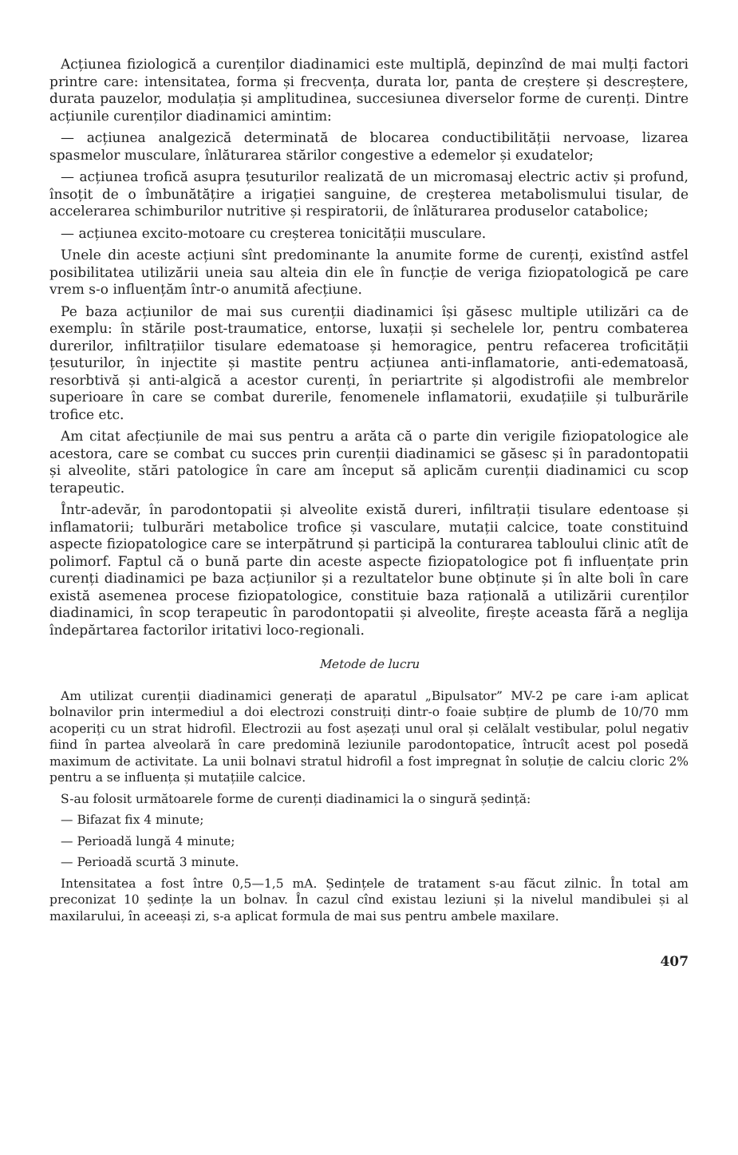Acțiunea fiziologică a curenților diadinamici este multiplă, depinzînd de mai mulți factori printre care: intensitatea, forma și frecvența, durata lor, panta de creștere și descreștere, durata pauzelor, modulația și amplitudinea, succesiunea diverselor forme de curenți. Dintre acțiunile curenților diadinamici amintim:
— acțiunea analgezică determinată de blocarea conductibilității nervoase, lizarea spasmelor musculare, înlăturarea stărilor congestive a edemelor și exudatelor;
— acțiunea trofică asupra țesuturilor realizată de un micromasaj electric activ și profund, însoțit de o îmbunătățire a irigației sanguine, de creșterea metabolismului tisular, de accelerarea schimburilor nutritive și respiratorii, de înlăturarea produselor catabolice;
— acțiunea excito-motoare cu creșterea tonicității musculare.
Unele din aceste acțiuni sînt predominante la anumite forme de curenți, existînd astfel posibilitatea utilizării uneia sau alteia din ele în funcție de veriga fiziopatologică pe care vrem s-o influențăm într-o anumită afecțiune.
Pe baza acțiunilor de mai sus curenții diadinamici își găsesc multiple utilizări ca de exemplu: în stările post-traumatice, entorse, luxații și sechelele lor, pentru combaterea durerilor, infiltrațiilor tisulare edematoase și hemoragice, pentru refacerea troficității țesuturilor, în injectite și mastite pentru acțiunea anti-inflamatorie, anti-edematoasă, resorbtivă și anti-algică a acestor curenți, în periartrite și algodistrofii ale membrelor superioare în care se combat durerile, fenomenele inflamatorii, exudațiile și tulburările trofice etc.
Am citat afecțiunile de mai sus pentru a arăta că o parte din verigile fiziopatologice ale acestora, care se combat cu succes prin curenții diadinamici se găsesc și în paradontopatii și alveolite, stări patologice în care am început să aplicăm curenții diadinamici cu scop terapeutic.
Într-adevăr, în parodontopatii și alveolite există dureri, infiltrații tisulare edentoase și inflamatorii; tulburări metabolice trofice și vasculare, mutații calcice, toate constituind aspecte fiziopatologice care se interpătrund și participă la conturarea tabloului clinic atît de polimorf. Faptul că o bună parte din aceste aspecte fiziopatologice pot fi influențate prin curenți diadinamici pe baza acțiunilor și a rezultatelor bune obținute și în alte boli în care există asemenea procese fiziopatologice, constituie baza rațională a utilizării curenților diadinamici, în scop terapeutic în parodontopatii și alveolite, firește aceasta fără a neglija îndepărtarea factorilor iritativi loco-regionali.
Metode de lucru
Am utilizat curenții diadinamici generați de aparatul „Bipulsator” MV-2 pe care i-am aplicat bolnavilor prin intermediul a doi electrozi construiți dintr-o foaie subțire de plumb de 10/70 mm acoperiți cu un strat hidrofil. Electrozii au fost așezați unul oral și celălalt vestibular, polul negativ fiind în partea alveolară în care predomină leziunile parodontopatice, întrucît acest pol posedă maximum de activitate. La unii bolnavi stratul hidrofil a fost impregnat în soluție de calciu cloric 2% pentru a se influența și mutațiile calcice.
S-au folosit următoarele forme de curenți diadinamici la o singură ședință:
— Bifazat fix 4 minute;
— Perioadă lungă 4 minute;
— Perioadă scurtă 3 minute.
Intensitatea a fost între 0,5—1,5 mA. Ședințele de tratament s-au făcut zilnic. În total am preconizat 10 ședințe la un bolnav. În cazul cînd existau leziuni și la nivelul mandibulei și al maxilarului, în aceeași zi, s-a aplicat formula de mai sus pentru ambele maxilare.
407